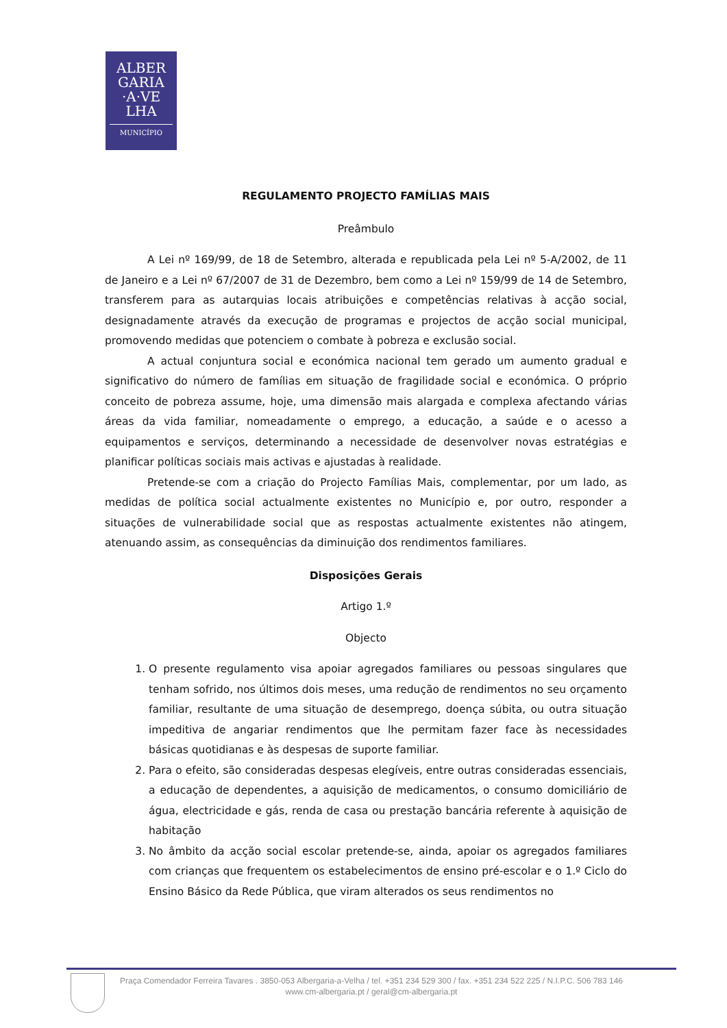ALBER
GARIA
·A·VE
LHA
MUNICÍPIO
REGULAMENTO PROJECTO FAMÍLIAS MAIS
Preâmbulo
A Lei nº 169/99, de 18 de Setembro, alterada e republicada pela Lei nº 5-A/2002, de 11 de Janeiro e a Lei nº 67/2007 de 31 de Dezembro, bem como a Lei nº 159/99 de 14 de Setembro, transferem para as autarquias locais atribuições e competências relativas à acção social, designadamente através da execução de programas e projectos de acção social municipal, promovendo medidas que potenciem o combate à pobreza e exclusão social.
A actual conjuntura social e económica nacional tem gerado um aumento gradual e significativo do número de famílias em situação de fragilidade social e económica. O próprio conceito de pobreza assume, hoje, uma dimensão mais alargada e complexa afectando várias áreas da vida familiar, nomeadamente o emprego, a educação, a saúde e o acesso a equipamentos e serviços, determinando a necessidade de desenvolver novas estratégias e planificar políticas sociais mais activas e ajustadas à realidade.
Pretende-se com a criação do Projecto Famílias Mais, complementar, por um lado, as medidas de política social actualmente existentes no Município e, por outro, responder a situações de vulnerabilidade social que as respostas actualmente existentes não atingem, atenuando assim, as consequências da diminuição dos rendimentos familiares.
Disposições Gerais
Artigo 1.º
Objecto
1. O presente regulamento visa apoiar agregados familiares ou pessoas singulares que tenham sofrido, nos últimos dois meses, uma redução de rendimentos no seu orçamento familiar, resultante de uma situação de desemprego, doença súbita, ou outra situação impeditiva de angariar rendimentos que lhe permitam fazer face às necessidades básicas quotidianas e às despesas de suporte familiar.
2. Para o efeito, são consideradas despesas elegíveis, entre outras consideradas essenciais, a educação de dependentes, a aquisição de medicamentos, o consumo domiciliário de água, electricidade e gás, renda de casa ou prestação bancária referente à aquisição de habitação
3. No âmbito da acção social escolar pretende-se, ainda, apoiar os agregados familiares com crianças que frequentem os estabelecimentos de ensino pré-escolar e o 1.º Ciclo do Ensino Básico da Rede Pública, que viram alterados os seus rendimentos no
Praça Comendador Ferreira Tavares . 3850-053 Albergaria-a-Velha / tel. +351 234 529 300 / fax. +351 234 522 225 / N.I.P.C. 506 783 146
www.cm-albergaria.pt / geral@cm-albergaria.pt